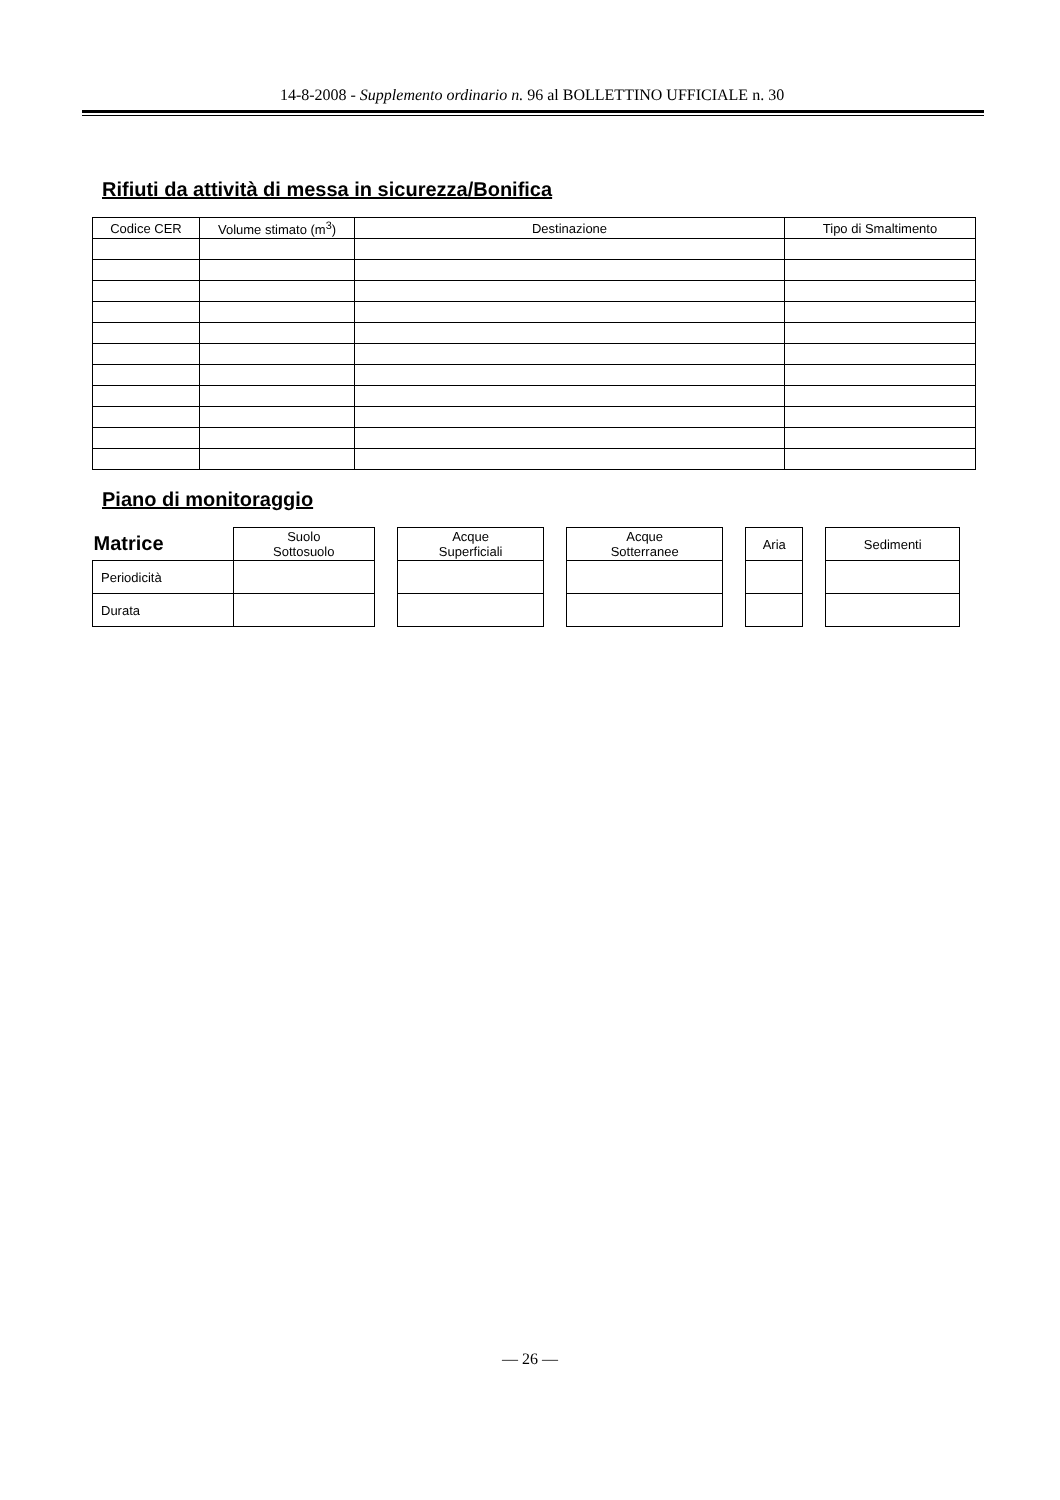14-8-2008 - Supplemento ordinario n. 96 al BOLLETTINO UFFICIALE n. 30
Rifiuti da attività di messa in sicurezza/Bonifica
| Codice CER | Volume stimato (m<sup>3</sup>) | Destinazione | Tipo di Smaltimento |
| --- | --- | --- | --- |
Piano di monitoraggio
| Matrice | Suolo Sottosuolo | | Acque Superficiali | | Acque Sotterranee | | Aria | | Sedimenti |
| Periodicità | | | | | | | | | |
| Durata | | | | | | | | | |
— 26 —